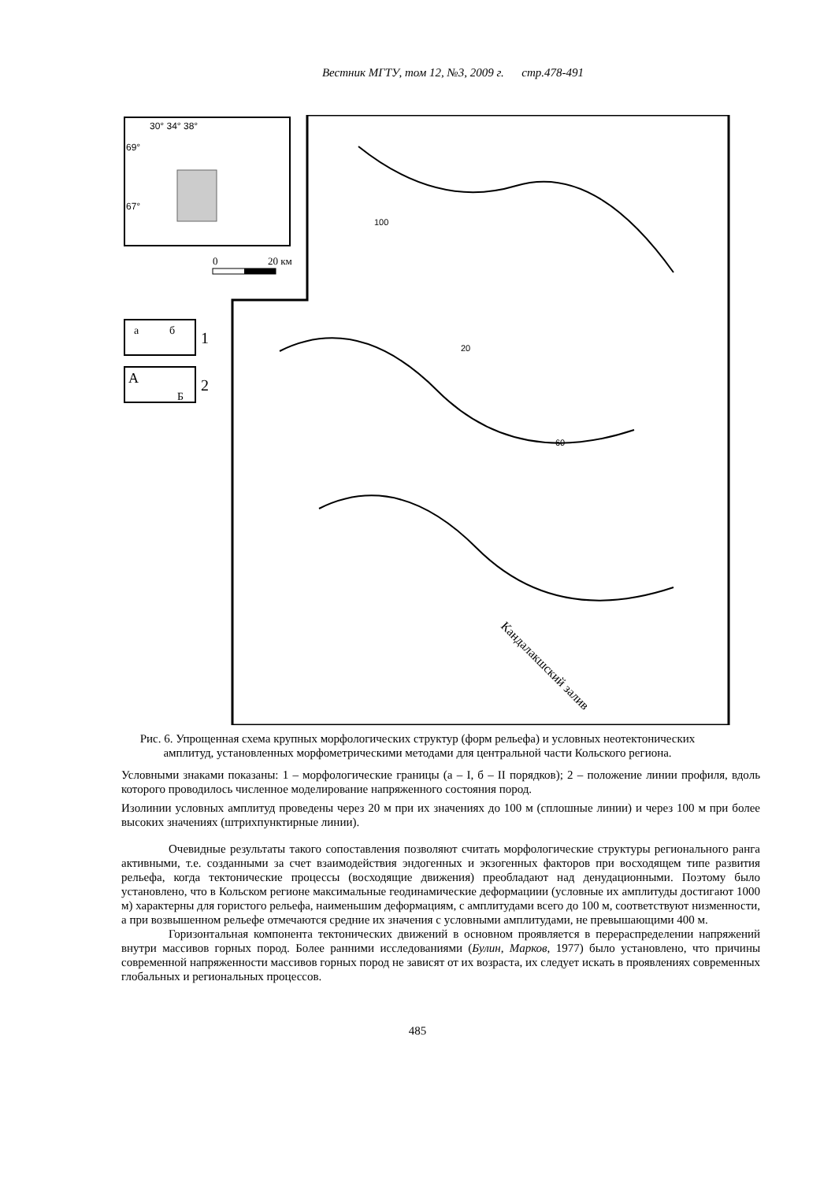Вестник МГТУ, том 12, №3, 2009 г. стр.478-491
30° 34° 38°
69°
67°
0
20 км
а
б
1
А
Б
2
100
20
60
Кандалакшский залив
Рис. 6. Упрощенная схема крупных морфологических структур (форм рельефа) и условных неотектонических амплитуд, установленных морфометрическими методами для центральной части Кольского региона.
Условными знаками показаны: 1 – морфологические границы (а – I, б – II порядков); 2 – положение линии профиля, вдоль которого проводилось численное моделирование напряженного состояния пород.
Изолинии условных амплитуд проведены через 20 м при их значениях до 100 м (сплошные линии) и через 100 м при более высоких значениях (штрихпунктирные линии).
Очевидные результаты такого сопоставления позволяют считать морфологические структуры регионального ранга активными, т.е. созданными за счет взаимодействия эндогенных и экзогенных факторов при восходящем типе развития рельефа, когда тектонические процессы (восходящие движения) преобладают над денудационными. Поэтому было установлено, что в Кольском регионе максимальные геодинамические деформациии (условные их амплитуды достигают 1000 м) характерны для гористого рельефа, наименьшим деформациям, с амплитудами всего до 100 м, соответствуют низменности, а при возвышенном рельефе отмечаются средние их значения с условными амплитудами, не превышающими 400 м.
Горизонтальная компонента тектонических движений в основном проявляется в перераспределении напряжений внутри массивов горных пород. Более ранними исследованиями (Булин, Марков, 1977) было установлено, что причины современной напряженности массивов горных пород не зависят от их возраста, их следует искать в проявлениях современных глобальных и региональных процессов.
485